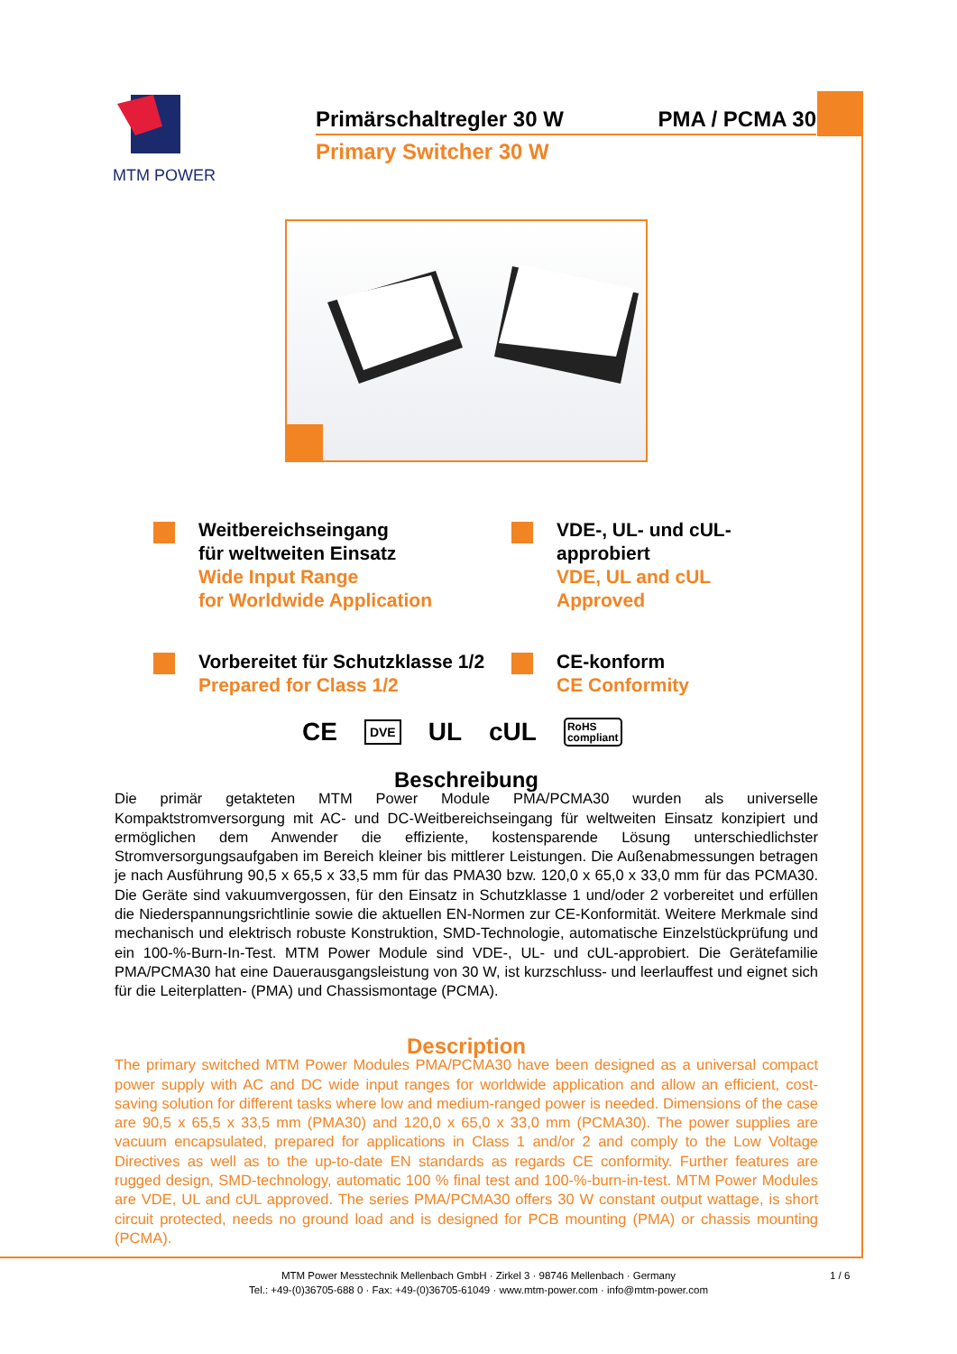MTM POWER
Primärschaltregler 30 W PMA / PCMA 30
Primary Switcher 30 W
Weitbereichseingang
für weltweiten Einsatz
Wide Input Range
for Worldwide Application
VDE-, UL- und cUL-
approbiert
VDE, UL and cUL
Approved
Vorbereitet für Schutzklasse 1/2
Prepared for Class 1/2
CE-konform
CE Conformity
CE DVE UL cUL RoHS
compliant
Beschreibung
Die primär getakteten MTM Power Module PMA/PCMA30 wurden als universelle Kompaktstromversorgung mit AC- und DC-Weitbereichseingang für weltweiten Einsatz konzipiert und ermöglichen dem Anwender die effiziente, kostensparende Lösung unterschiedlichster Stromversorgungsaufgaben im Bereich kleiner bis mittlerer Leistungen. Die Außenabmessungen betragen je nach Ausführung 90,5 x 65,5 x 33,5 mm für das PMA30 bzw. 120,0 x 65,0 x 33,0 mm für das PCMA30. Die Geräte sind vakuumvergossen, für den Einsatz in Schutzklasse 1 und/oder 2 vorbereitet und erfüllen die Niederspannungsrichtlinie sowie die aktuellen EN-Normen zur CE-Konformität. Weitere Merkmale sind mechanisch und elektrisch robuste Konstruktion, SMD-Technologie, automatische Einzelstückprüfung und ein 100-%-Burn-In-Test. MTM Power Module sind VDE-, UL- und cUL-approbiert. Die Gerätefamilie PMA/PCMA30 hat eine Dauerausgangsleistung von 30 W, ist kurzschluss- und leerlauffest und eignet sich für die Leiterplatten- (PMA) und Chassismontage (PCMA).
Description
The primary switched MTM Power Modules PMA/PCMA30 have been designed as a universal compact power supply with AC and DC wide input ranges for worldwide application and allow an efficient, cost-saving solution for different tasks where low and medium-ranged power is needed. Dimensions of the case are 90,5 x 65,5 x 33,5 mm (PMA30) and 120,0 x 65,0 x 33,0 mm (PCMA30). The power supplies are vacuum encapsulated, prepared for applications in Class 1 and/or 2 and comply to the Low Voltage Directives as well as to the up-to-date EN standards as regards CE conformity. Further features are rugged design, SMD-technology, automatic 100 % final test and 100-%-burn-in-test. MTM Power Modules are VDE, UL and cUL approved. The series PMA/PCMA30 offers 30 W constant output wattage, is short circuit protected, needs no ground load and is designed for PCB mounting (PMA) or chassis mounting (PCMA).
MTM Power Messtechnik Mellenbach GmbH · Zirkel 3 · 98746 Mellenbach · Germany 1 / 6
Tel.: +49-(0)36705-688 0 · Fax: +49-(0)36705-61049 · www.mtm-power.com · info@mtm-power.com